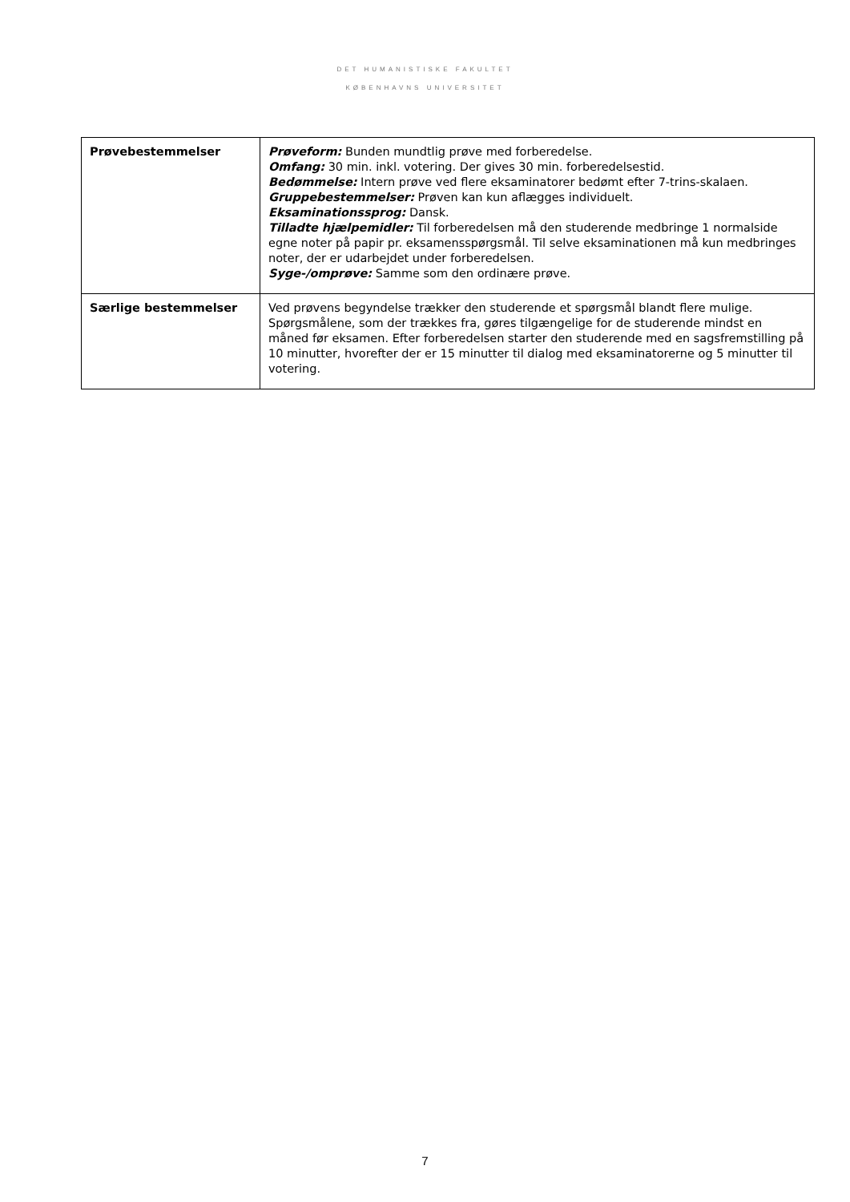DET HUMANISTISKE FAKULTET
KØBENHAVNS UNIVERSITET
| Prøvebestemmelser | Prøveform: Bunden mundtlig prøve med forberedelse. Omfang: 30 min. inkl. votering. Der gives 30 min. forberedelsestid. Bedømmelse: Intern prøve ved flere eksaminatorer bedømt efter 7-trins-skalaen. Gruppebestemmelser: Prøven kan kun aflægges individuelt. Eksaminationssprog: Dansk. Tilladte hjælpemidler: Til forberedelsen må den studerende medbringe 1 normalside egne noter på papir pr. eksamensspørgsmål. Til selve eksaminationen må kun medbringes noter, der er udarbejdet under forberedelsen. Syge-/omprøve: Samme som den ordinære prøve. |
| Særlige bestemmelser | Ved prøvens begyndelse trækker den studerende et spørgsmål blandt flere mulige. Spørgsmålene, som der trækkes fra, gøres tilgængelige for de studerende mindst en måned før eksamen. Efter forberedelsen starter den studerende med en sagsfremstilling på 10 minutter, hvorefter der er 15 minutter til dialog med eksaminatorerne og 5 minutter til votering. |
7